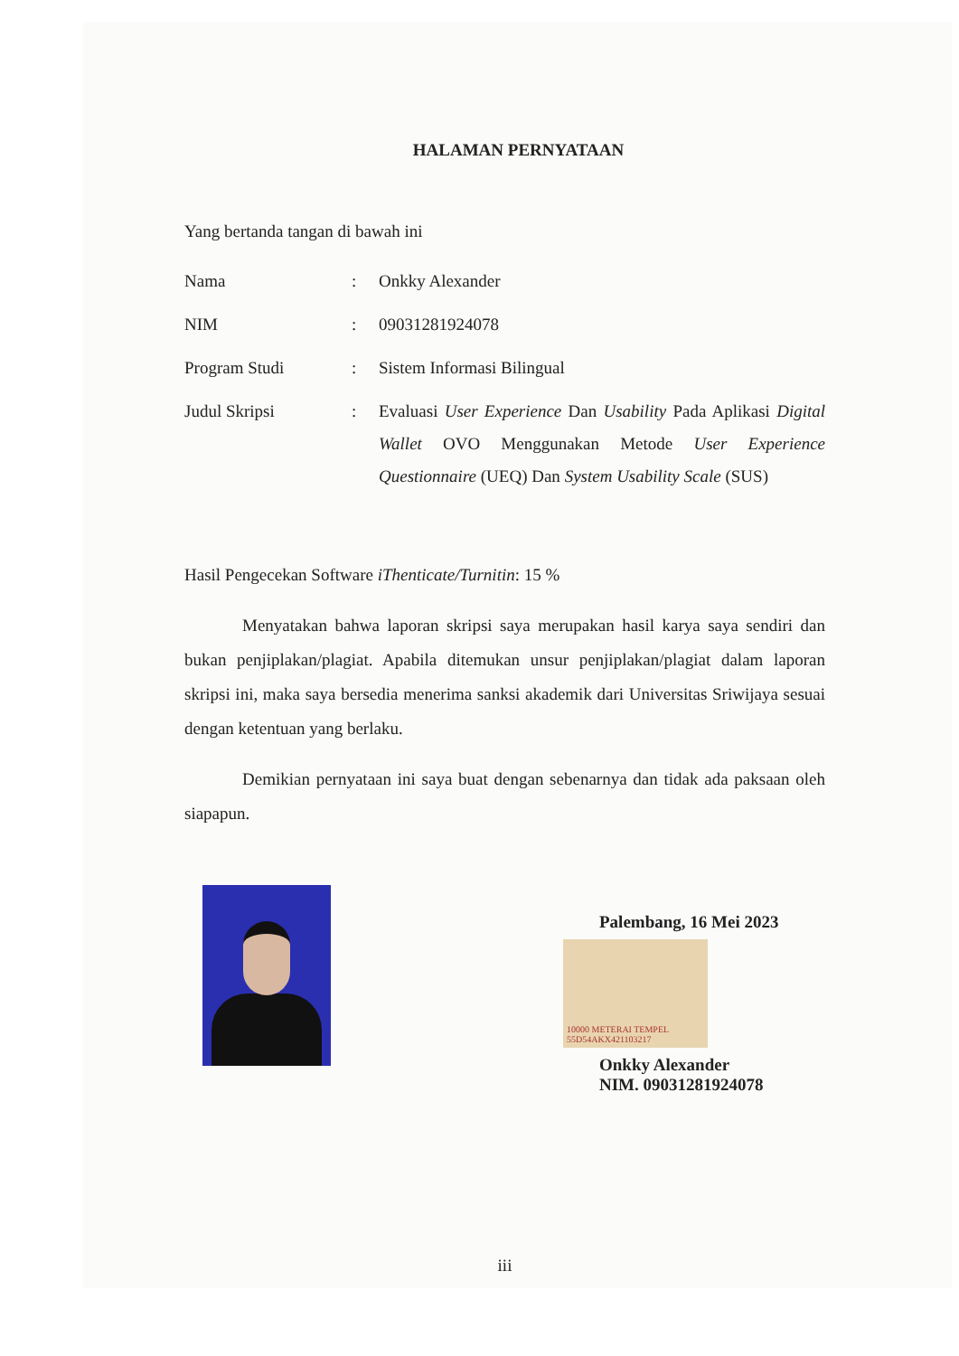HALAMAN PERNYATAAN
Yang bertanda tangan di bawah ini
| Nama | : | Onkky Alexander |
| NIM | : | 09031281924078 |
| Program Studi | : | Sistem Informasi Bilingual |
| Judul Skripsi | : | Evaluasi User Experience Dan Usability Pada Aplikasi Digital Wallet OVO Menggunakan Metode User Experience Questionnaire (UEQ) Dan System Usability Scale (SUS) |
Hasil Pengecekan Software iThenticate/Turnitin: 15 %
Menyatakan bahwa laporan skripsi saya merupakan hasil karya saya sendiri dan bukan penjiplakan/plagiat. Apabila ditemukan unsur penjiplakan/plagiat dalam laporan skripsi ini, maka saya bersedia menerima sanksi akademik dari Universitas Sriwijaya sesuai dengan ketentuan yang berlaku.
Demikian pernyataan ini saya buat dengan sebenarnya dan tidak ada paksaan oleh siapapun.
Palembang, 16 Mei 2023
10000 METERAI TEMPEL 55D54AKX421103217
Onkky Alexander
NIM. 09031281924078
iii